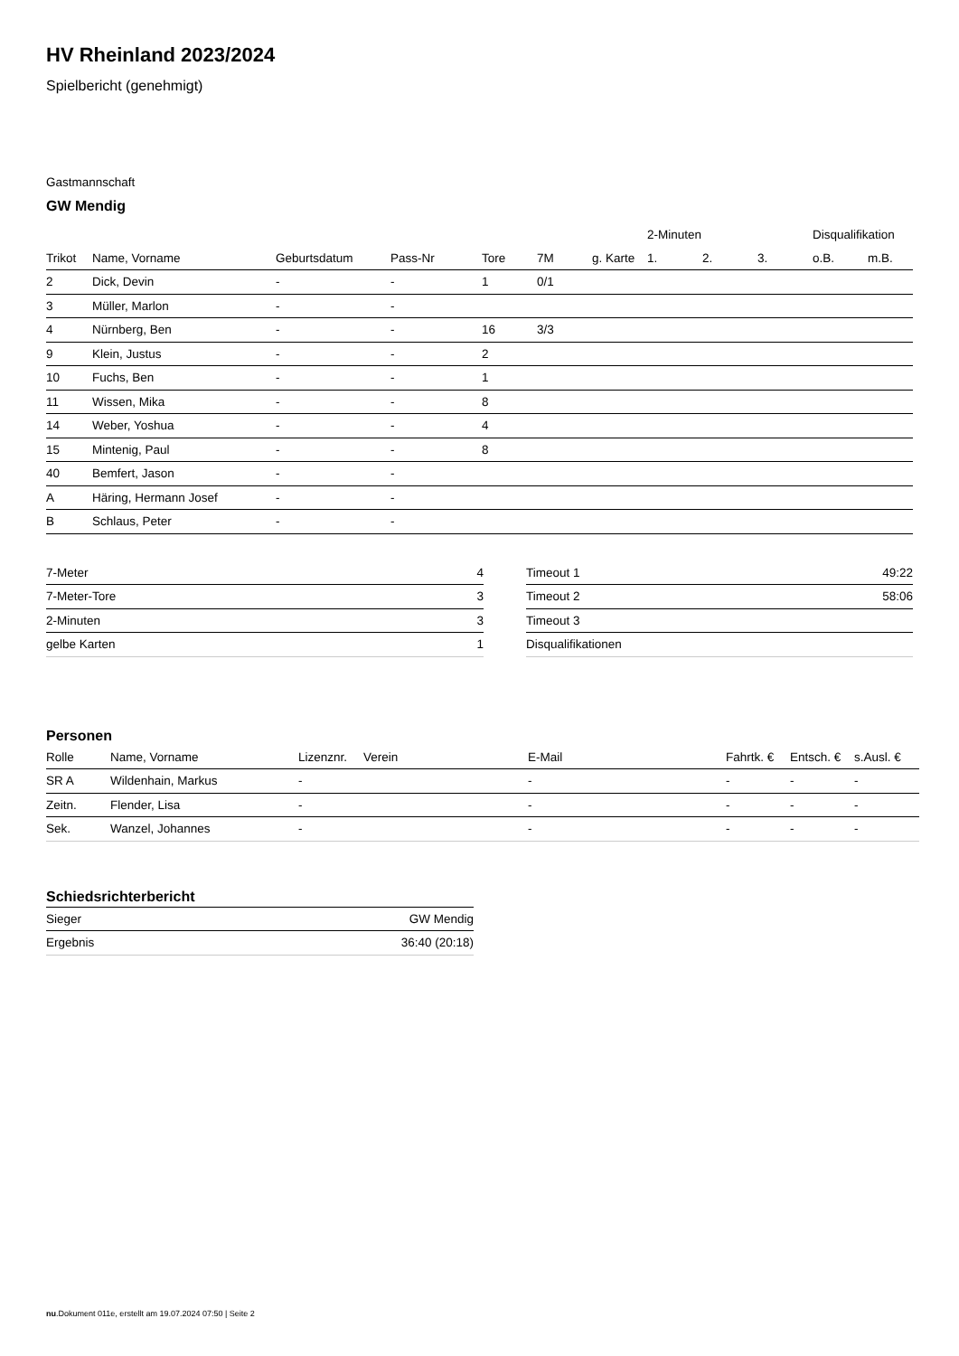HV Rheinland 2023/2024
Spielbericht (genehmigt)
Gastmannschaft
GW Mendig
| | | | | | | | 2-Minuten | | | Disqualifikation | |
| --- | --- | --- | --- | --- | --- | --- | --- | --- | --- | --- | --- |
| Trikot | Name, Vorname | Geburtsdatum | Pass-Nr | Tore | 7M | g. Karte | 1. | 2. | 3. | o.B. | m.B. |
| 2 | Dick, Devin | - | - | 1 | 0/1 | | | | | | |
| 3 | Müller, Marlon | - | - | | | | | | | | |
| 4 | Nürnberg, Ben | - | - | 16 | 3/3 | | | | | | |
| 9 | Klein, Justus | - | - | 2 | | | | | | | |
| 10 | Fuchs, Ben | - | - | 1 | | | | | | | |
| 11 | Wissen, Mika | - | - | 8 | | | | | | | |
| 14 | Weber, Yoshua | - | - | 4 | | | | | | | |
| 15 | Mintenig, Paul | - | - | 8 | | | | | | | |
| 40 | Bemfert, Jason | - | - | | | | | | | | |
| A | Häring, Hermann Josef | - | - | | | | | | | | |
| B | Schlaus, Peter | - | - | | | | | | | | |
| 7-Meter | 4 |
| 7-Meter-Tore | 3 |
| 2-Minuten | 3 |
| gelbe Karten | 1 |
| Timeout 1 | 49:22 |
| Timeout 2 | 58:06 |
| Timeout 3 | |
| Disqualifikationen | |
Personen
| Rolle | Name, Vorname | Lizenznr. | Verein | E-Mail | Fahrtk. € | Entsch. € | s.Ausl. € |
| --- | --- | --- | --- | --- | --- | --- | --- |
| SR A | Wildenhain, Markus | - | | - | - | - | - |
| Zeitn. | Flender, Lisa | - | | - | - | - | - |
| Sek. | Wanzel, Johannes | - | | - | - | - | - |
Schiedsrichterbericht
| Sieger | GW Mendig |
| Ergebnis | 36:40 (20:18) |
nu.Dokument 011e, erstellt am 19.07.2024 07:50 | Seite 2